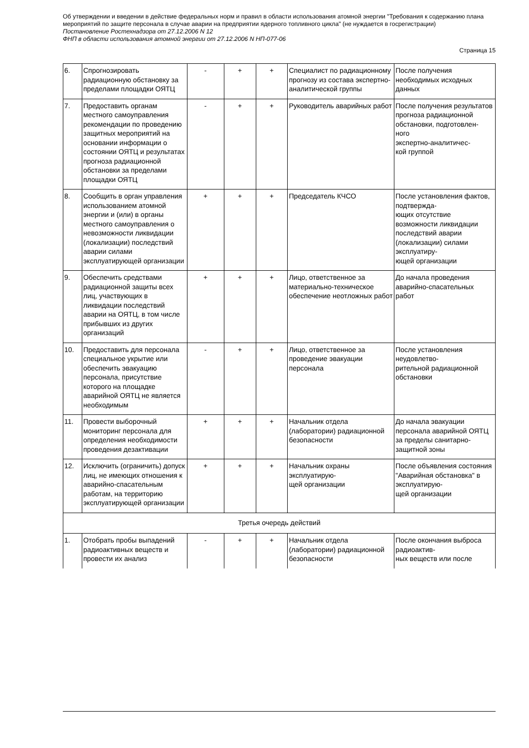Об утверждении и введении в действие федеральных норм и правил в области использования атомной энергии "Требования к содержанию плана мероприятий по защите персонала в случае аварии на предприятии ядерного топливного цикла" (не нуждается в госрегистрации)
Постановление Ростехнадзора от 27.12.2006 N 12
ФНП в области использования атомной энергии от 27.12.2006 N НП-077-06
Страница 15
| 6. | Спрогнозировать радиационную обстановку за пределами площадки ОЯТЦ | - | + | + | Специалист по радиационному прогнозу из состава экспертно-аналитической группы | После получения необходимых исходных данных |
| 7. | Предоставить органам местного самоуправления рекомендации по проведению защитных мероприятий на основании информации о состоянии ОЯТЦ и результатах прогноза радиационной обстановки за пределами площадки ОЯТЦ | - | + | + | Руководитель аварийных работ | После получения результатов прогноза радиационной обстановки, подготовлен- ного экспертно-аналитичес- кой группой |
| 8. | Сообщить в орган управления использованием атомной энергии и (или) в органы местного самоуправления о невозможности ликвидации (локализации) последствий аварии силами эксплуатирующей организации | + | + | + | Председатель КЧСО | После установления фактов, подтвержда- ющих отсутствие возможности ликвидации последствий аварии (локализации) силами эксплуатиру- ющей организации |
| 9. | Обеспечить средствами радиационной защиты всех лиц, участвующих в ликвидации последствий аварии на ОЯТЦ, в том числе прибывших из других организаций | + | + | + | Лицо, ответственное за материально-техническое обеспечение неотложных работ | До начала проведения аварийно-спасательных работ |
| 10. | Предоставить для персонала специальное укрытие или обеспечить эвакуацию персонала, присутствие которого на площадке аварийной ОЯТЦ не является необходимым | - | + | + | Лицо, ответственное за проведение эвакуации персонала | После установления неудовлетво- рительной радиационной обстановки |
| 11. | Провести выборочный мониторинг персонала для определения необходимости проведения дезактивации | + | + | + | Начальник отдела (лаборатории) радиационной безопасности | До начала эвакуации персонала аварийной ОЯТЦ за пределы санитарно-защитной зоны |
| 12. | Исключить (ограничить) допуск лиц, не имеющих отношения к аварийно-спасательным работам, на территорию эксплуатирующей организации | + | + | + | Начальник охраны эксплуатирую- щей организации | После объявления состояния "Аварийная обстановка" в эксплуатирую- щей организации |
| Третья очередь действий | | | | | | |
| 1. | Отобрать пробы выпадений радиоактивных веществ и провести их анализ | - | + | + | Начальник отдела (лаборатории) радиационной безопасности | После окончания выброса радиоактив- ных веществ или после |